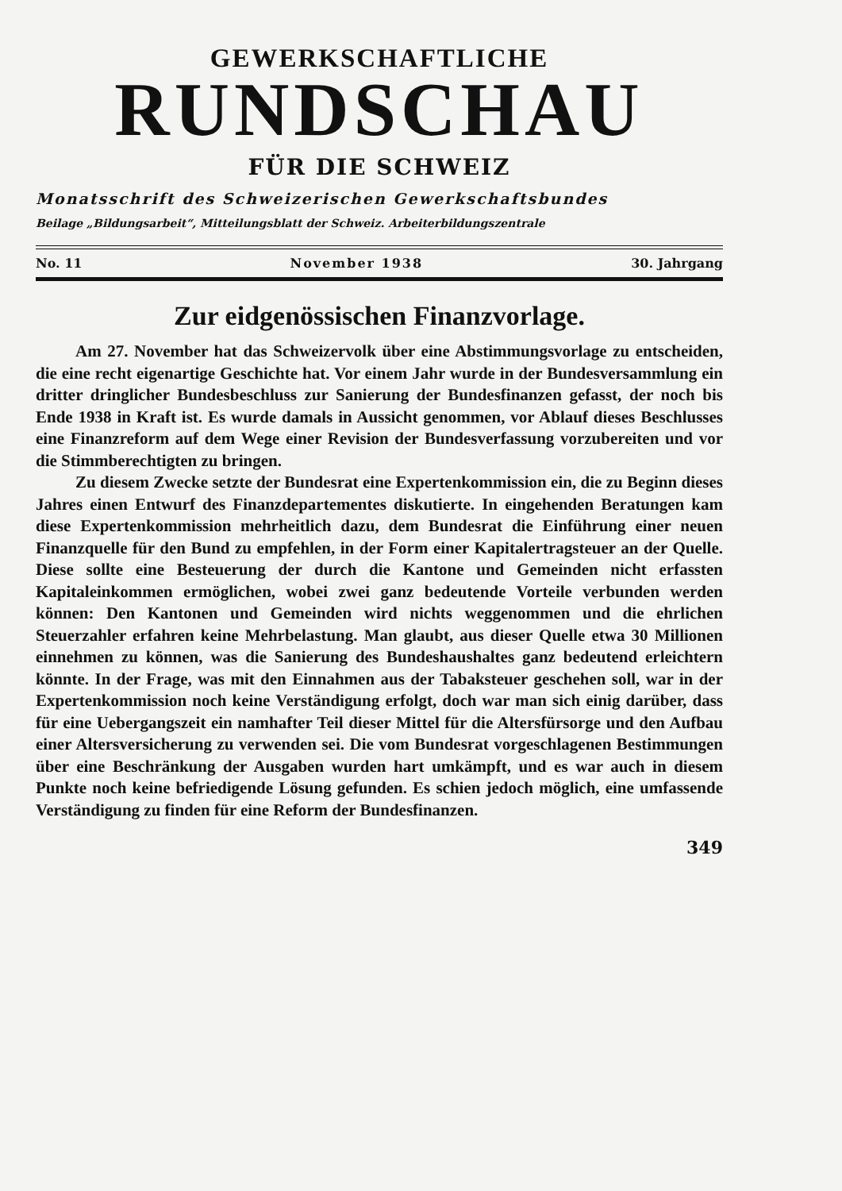GEWERKSCHAFTLICHE
RUNDSCHAU
FÜR DIE SCHWEIZ
Monatsschrift des Schweizerischen Gewerkschaftsbundes
Beilage „Bildungsarbeit“, Mitteilungsblatt der Schweiz. Arbeiterbildungszentrale
No. 11 November 1938 30. Jahrgang
Zur eidgenössischen Finanzvorlage.
Am 27. November hat das Schweizervolk über eine Abstimmungsvorlage zu entscheiden, die eine recht eigenartige Geschichte hat. Vor einem Jahr wurde in der Bundesversammlung ein dritter dringlicher Bundesbeschluss zur Sanierung der Bundesfinanzen gefasst, der noch bis Ende 1938 in Kraft ist. Es wurde damals in Aussicht genommen, vor Ablauf dieses Beschlusses eine Finanzreform auf dem Wege einer Revision der Bundesverfassung vorzubereiten und vor die Stimmberechtigten zu bringen.
Zu diesem Zwecke setzte der Bundesrat eine Expertenkommission ein, die zu Beginn dieses Jahres einen Entwurf des Finanzdepartementes diskutierte. In eingehenden Beratungen kam diese Expertenkommission mehrheitlich dazu, dem Bundesrat die Einführung einer neuen Finanzquelle für den Bund zu empfehlen, in der Form einer Kapitalertragsteuer an der Quelle. Diese sollte eine Besteuerung der durch die Kantone und Gemeinden nicht erfassten Kapitaleinkommen ermöglichen, wobei zwei ganz bedeutende Vorteile verbunden werden können: Den Kantonen und Gemeinden wird nichts weggenommen und die ehrlichen Steuerzahler erfahren keine Mehrbelastung. Man glaubt, aus dieser Quelle etwa 30 Millionen einnehmen zu können, was die Sanierung des Bundeshaushaltes ganz bedeutend erleichtern könnte. In der Frage, was mit den Einnahmen aus der Tabaksteuer geschehen soll, war in der Expertenkommission noch keine Verständigung erfolgt, doch war man sich einig darüber, dass für eine Uebergangszeit ein namhafter Teil dieser Mittel für die Altersfürsorge und den Aufbau einer Altersversicherung zu verwenden sei. Die vom Bundesrat vorgeschlagenen Bestimmungen über eine Beschränkung der Ausgaben wurden hart umkämpft, und es war auch in diesem Punkte noch keine befriedigende Lösung gefunden. Es schien jedoch möglich, eine umfassende Verständigung zu finden für eine Reform der Bundesfinanzen.
349